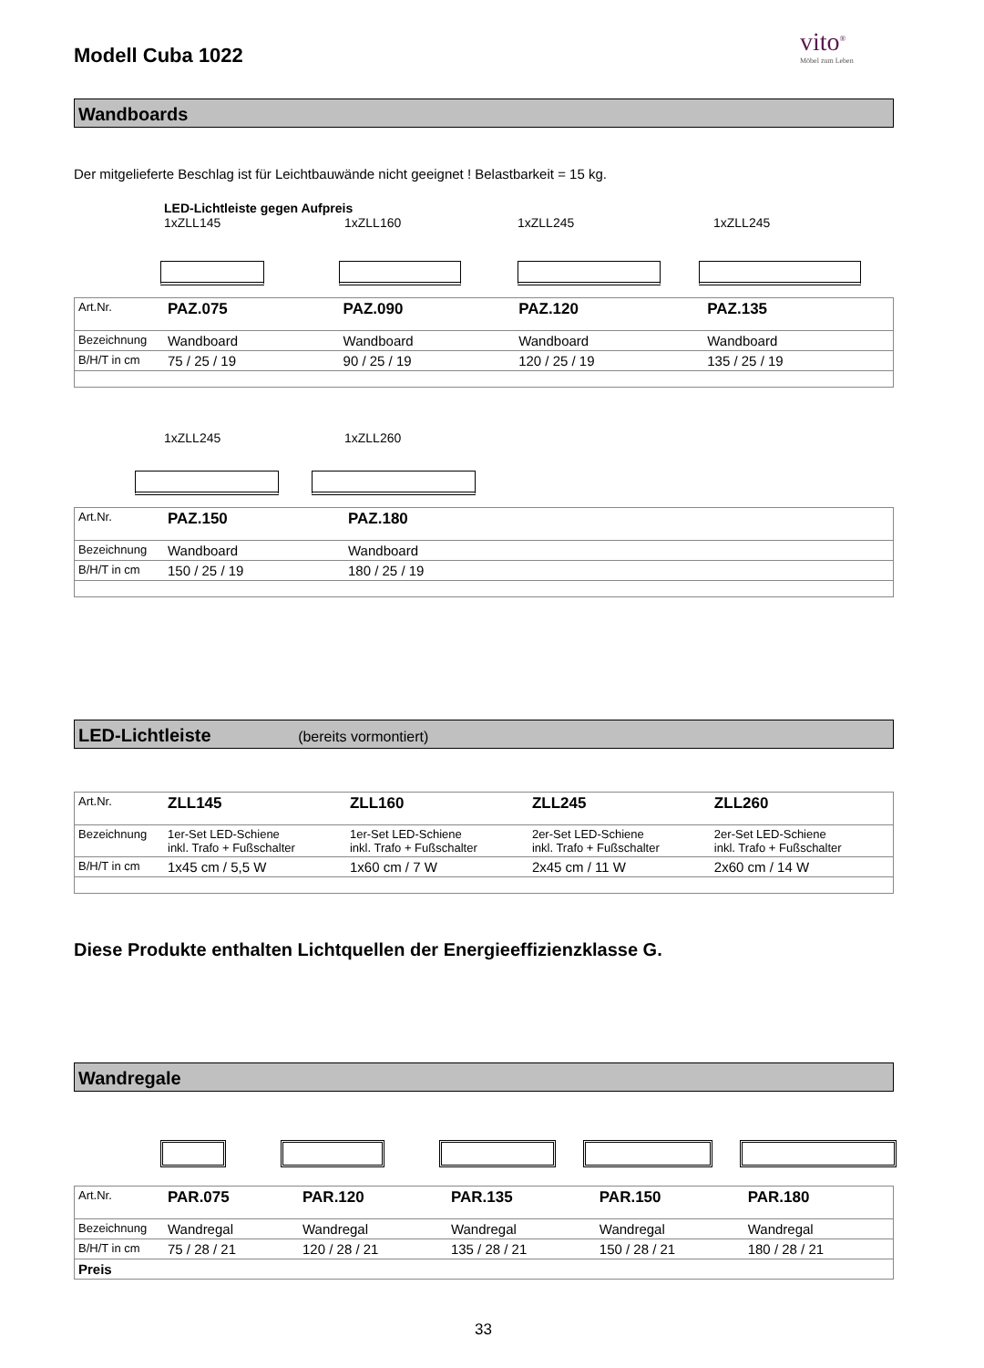Modell Cuba 1022
vito<sup>®</sup>
Möbel zum Leben
Wandboards
Der mitgelieferte Beschlag ist für Leichtbauwände nicht geeignet ! Belastbarkeit = 15 kg.
LED-Lichtleiste gegen Aufpreis
1xZLL145 1xZLL160 1xZLL245 1xZLL245
| Art.Nr. | PAZ.075 | PAZ.090 | PAZ.120 | PAZ.135 |
| Bezeichnung | Wandboard | Wandboard | Wandboard | Wandboard |
| B/H/T in cm | 75 / 25 / 19 | 90 / 25 / 19 | 120 / 25 / 19 | 135 / 25 / 19 |
1xZLL245 1xZLL260
| Art.Nr. | PAZ.150 | PAZ.180 |
| Bezeichnung | Wandboard | Wandboard |
| B/H/T in cm | 150 / 25 / 19 | 180 / 25 / 19 |
LED-Lichtleiste (bereits vormontiert)
| Art.Nr. | ZLL145 | ZLL160 | ZLL245 | ZLL260 |
| Bezeichnung | 1er-Set LED-Schiene inkl. Trafo + Fußschalter | 1er-Set LED-Schiene inkl. Trafo + Fußschalter | 2er-Set LED-Schiene inkl. Trafo + Fußschalter | 2er-Set LED-Schiene inkl. Trafo + Fußschalter |
| B/H/T in cm | 1x45 cm / 5,5 W | 1x60 cm / 7 W | 2x45 cm / 11 W | 2x60 cm / 14 W |
Diese Produkte enthalten Lichtquellen der Energieeffizienzklasse G.
Wandregale
| Art.Nr. | PAR.075 | PAR.120 | PAR.135 | PAR.150 | PAR.180 |
| Bezeichnung | Wandregal | Wandregal | Wandregal | Wandregal | Wandregal |
| B/H/T in cm | 75 / 28 / 21 | 120 / 28 / 21 | 135 / 28 / 21 | 150 / 28 / 21 | 180 / 28 / 21 |
| Preis | | | | | |
33